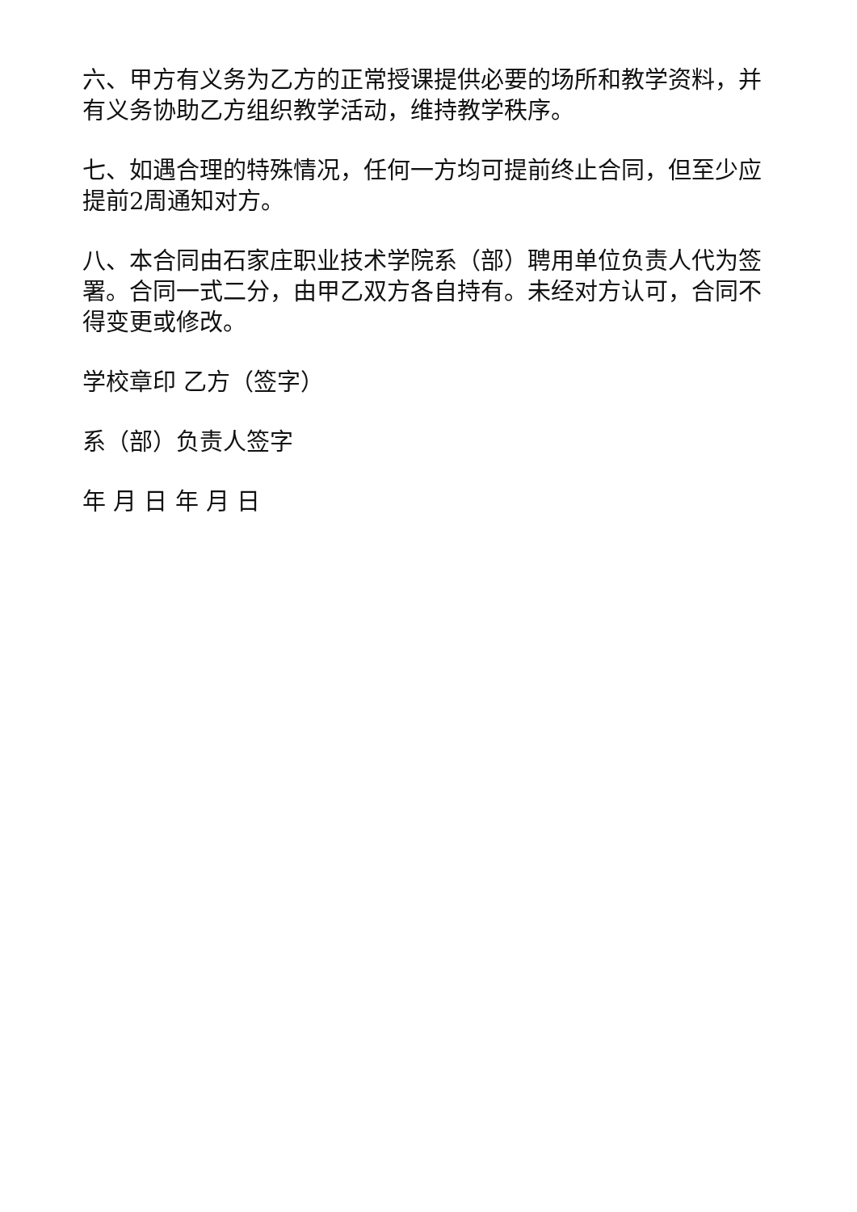六、甲方有义务为乙方的正常授课提供必要的场所和教学资料，并有义务协助乙方组织教学活动，维持教学秩序。
七、如遇合理的特殊情况，任何一方均可提前终止合同，但至少应提前2周通知对方。
八、本合同由石家庄职业技术学院系（部）聘用单位负责人代为签署。合同一式二分，由甲乙双方各自持有。未经对方认可，合同不得变更或修改。
学校章印 乙方（签字）
系（部）负责人签字
年 月 日 年 月 日